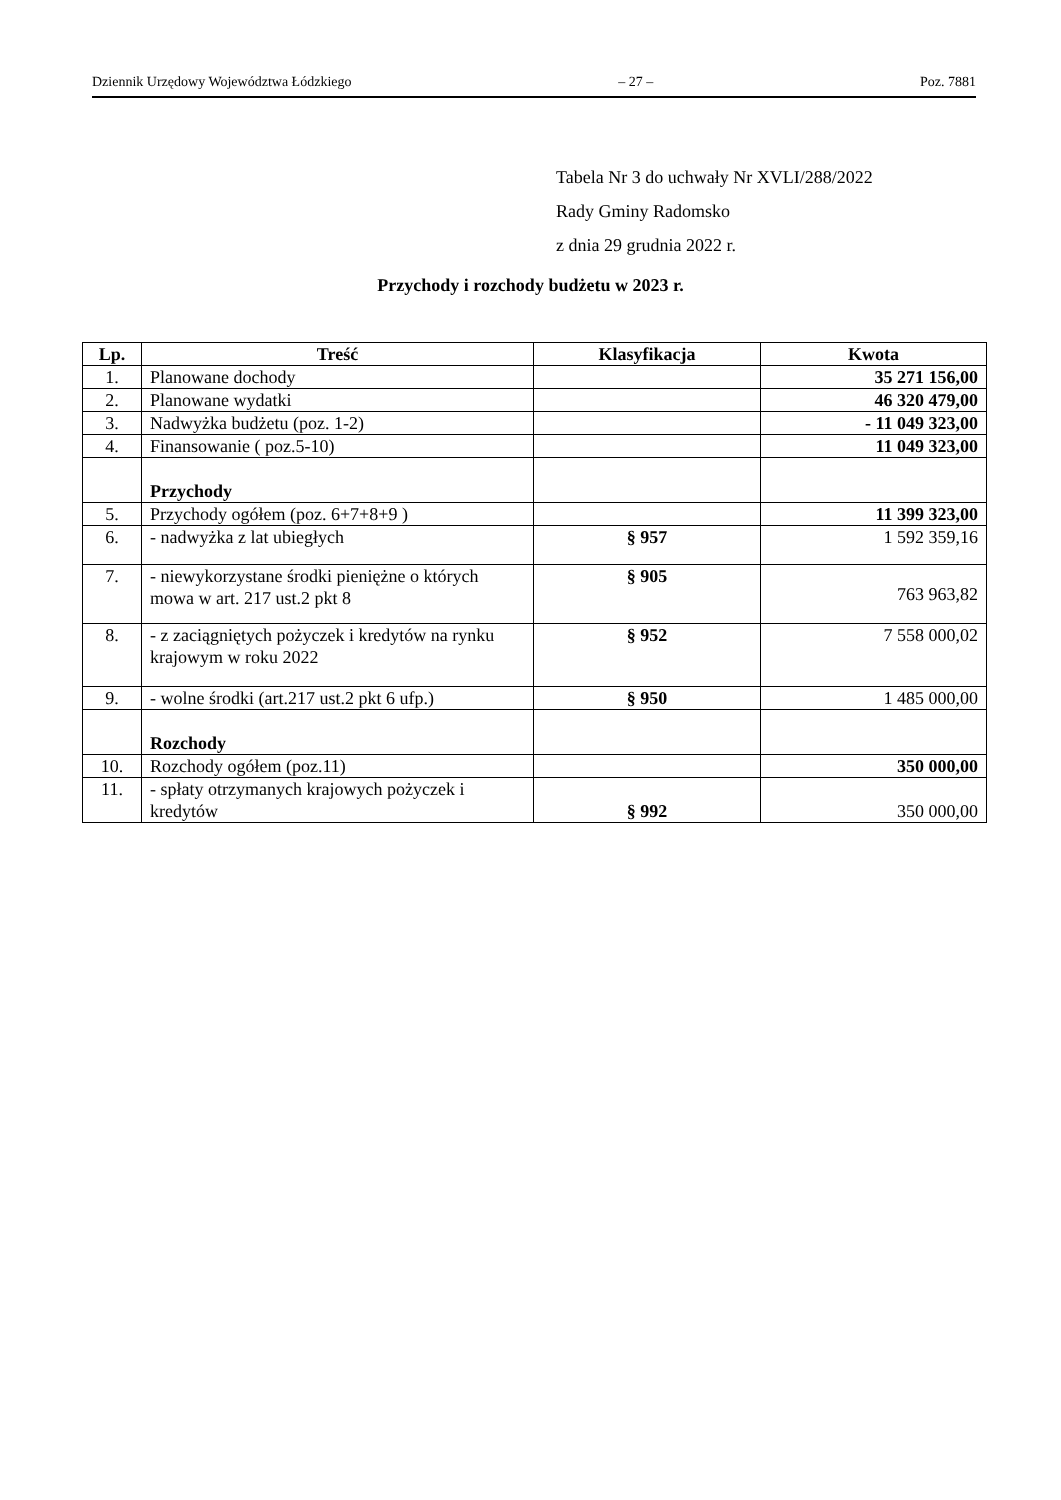Dziennik Urzędowy Województwa Łódzkiego – 27 – Poz. 7881
Tabela Nr 3 do uchwały Nr XVLI/288/2022
Rady Gminy Radomsko
z dnia 29 grudnia 2022 r.
Przychody i rozchody budżetu w 2023 r.
| Lp. | Treść | Klasyfikacja | Kwota |
| --- | --- | --- | --- |
| 1. | Planowane dochody | | 35 271 156,00 |
| 2. | Planowane wydatki | | 46 320 479,00 |
| 3. | Nadwyżka budżetu (poz. 1-2) | | - 11 049 323,00 |
| 4. | Finansowanie ( poz.5-10) | | 11 049 323,00 |
| | Przychody | | |
| 5. | Przychody ogółem (poz. 6+7+8+9 ) | | 11 399 323,00 |
| 6. | - nadwyżka z lat ubiegłych | § 957 | 1 592 359,16 |
| 7. | - niewykorzystane środki pieniężne o których mowa w art. 217 ust.2 pkt 8 | § 905 | 763 963,82 |
| 8. | - z zaciągniętych pożyczek i kredytów na rynku krajowym w roku 2022 | § 952 | 7 558 000,02 |
| 9. | - wolne środki (art.217 ust.2 pkt 6 ufp.) | § 950 | 1 485 000,00 |
| | Rozchody | | |
| 10. | Rozchody ogółem (poz.11) | | 350 000,00 |
| 11. | - spłaty otrzymanych krajowych pożyczek i kredytów | § 992 | 350 000,00 |